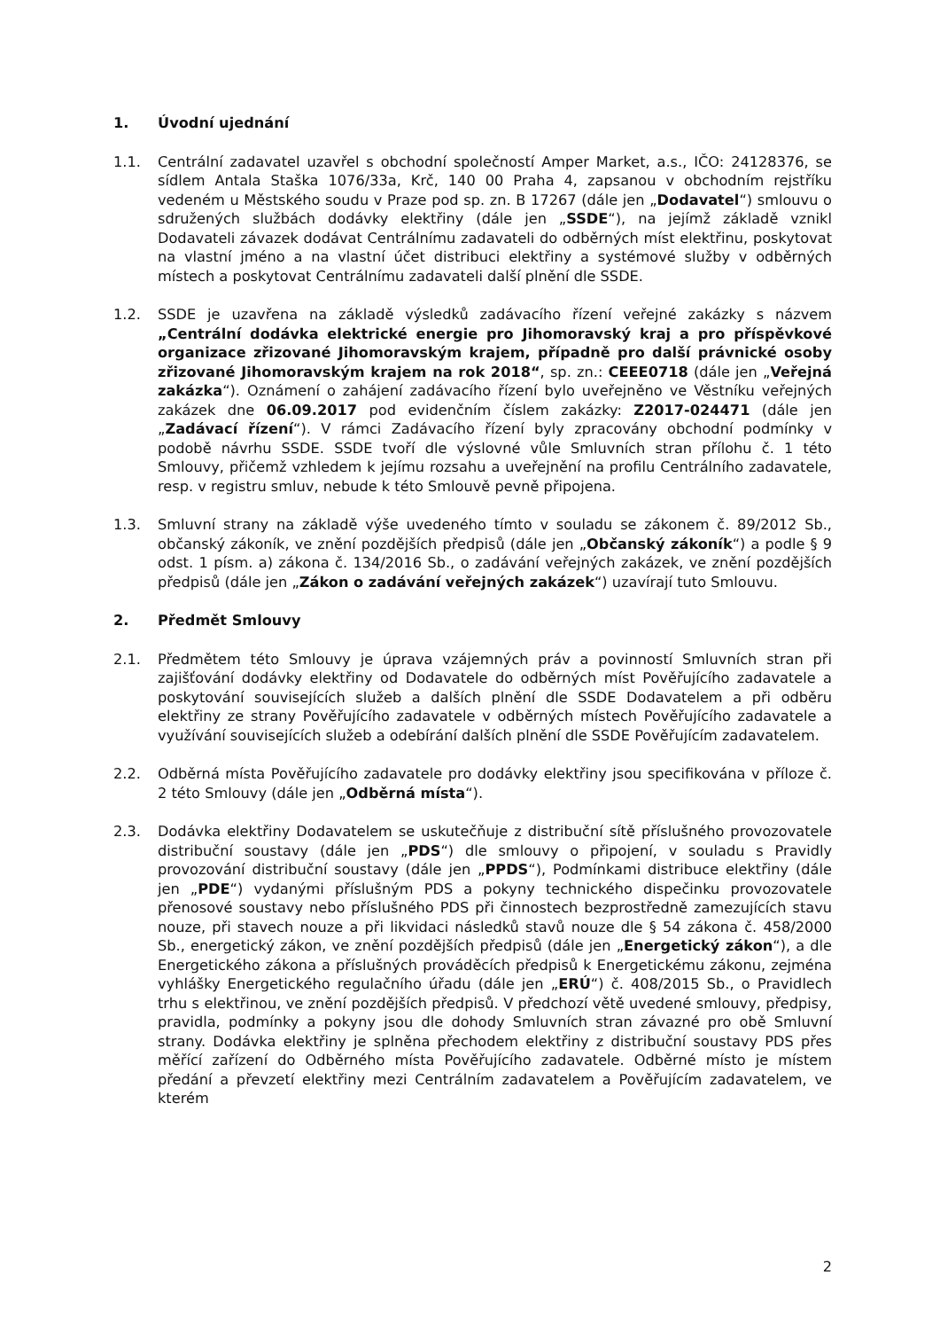1. Úvodní ujednání
1.1. Centrální zadavatel uzavřel s obchodní společností Amper Market, a.s., IČO: 24128376, se sídlem Antala Staška 1076/33a, Krč, 140 00 Praha 4, zapsanou v obchodním rejstříku vedeném u Městského soudu v Praze pod sp. zn. B 17267 (dále jen „Dodavatel“) smlouvu o sdružených službách dodávky elektřiny (dále jen „SSDE“), na jejímž základě vznikl Dodavateli závazek dodávat Centrálnímu zadavateli do odběrných míst elektřinu, poskytovat na vlastní jméno a na vlastní účet distribuci elektřiny a systémové služby v odběrných místech a poskytovat Centrálnímu zadavateli další plnění dle SSDE.
1.2. SSDE je uzavřena na základě výsledků zadávacího řízení veřejné zakázky s názvem „Centrální dodávka elektrické energie pro Jihomoravský kraj a pro příspěvkové organizace zřizované Jihomoravským krajem, případně pro další právnické osoby zřizované Jihomoravským krajem na rok 2018“, sp. zn.: CEEE0718 (dále jen „Veřejná zakázka“). Oznámení o zahájení zadávacího řízení bylo uveřejněno ve Věstníku veřejných zakázek dne 06.09.2017 pod evidenčním číslem zakázky: Z2017-024471 (dále jen „Zadávací řízení“). V rámci Zadávacího řízení byly zpracovány obchodní podmínky v podobě návrhu SSDE. SSDE tvoří dle výslovné vůle Smluvních stran přílohu č. 1 této Smlouvy, přičemž vzhledem k jejímu rozsahu a uveřejnění na profilu Centrálního zadavatele, resp. v registru smluv, nebude k této Smlouvě pevně připojena.
1.3. Smluvní strany na základě výše uvedeného tímto v souladu se zákonem č. 89/2012 Sb., občanský zákoník, ve znění pozdějších předpisů (dále jen „Občanský zákoník“) a podle § 9 odst. 1 písm. a) zákona č. 134/2016 Sb., o zadávání veřejných zakázek, ve znění pozdějších předpisů (dále jen „Zákon o zadávání veřejných zakázek“) uzavírají tuto Smlouvu.
2. Předmět Smlouvy
2.1. Předmětem této Smlouvy je úprava vzájemných práv a povinností Smluvních stran při zajišťování dodávky elektřiny od Dodavatele do odběrných míst Pověřujícího zadavatele a poskytování souvisejících služeb a dalších plnění dle SSDE Dodavatelem a při odběru elektřiny ze strany Pověřujícího zadavatele v odběrných místech Pověřujícího zadavatele a využívání souvisejících služeb a odebírání dalších plnění dle SSDE Pověřujícím zadavatelem.
2.2. Odběrná místa Pověřujícího zadavatele pro dodávky elektřiny jsou specifikována v příloze č. 2 této Smlouvy (dále jen „Odběrná místa“).
2.3. Dodávka elektřiny Dodavatelem se uskutečňuje z distribuční sítě příslušného provozovatele distribuční soustavy (dále jen „PDS“) dle smlouvy o připojení, v souladu s Pravidly provozování distribuční soustavy (dále jen „PPDS“), Podmínkami distribuce elektřiny (dále jen „PDE“) vydanými příslušným PDS a pokyny technického dispečinku provozovatele přenosové soustavy nebo příslušného PDS při činnostech bezprostředně zamezujících stavu nouze, při stavech nouze a při likvidaci následků stavů nouze dle § 54 zákona č. 458/2000 Sb., energetický zákon, ve znění pozdějších předpisů (dále jen „Energetický zákon“), a dle Energetického zákona a příslušných prováděcích předpisů k Energetickému zákonu, zejména vyhlášky Energetického regulačního úřadu (dále jen „ERÚ“) č. 408/2015 Sb., o Pravidlech trhu s elektřinou, ve znění pozdějších předpisů. V předchozí větě uvedené smlouvy, předpisy, pravidla, podmínky a pokyny jsou dle dohody Smluvních stran závazné pro obě Smluvní strany. Dodávka elektřiny je splněna přechodem elektřiny z distribuční soustavy PDS přes měřící zařízení do Odběrného místa Pověřujícího zadavatele. Odběrné místo je místem předání a převzetí elektřiny mezi Centrálním zadavatelem a Pověřujícím zadavatelem, ve kterém
2